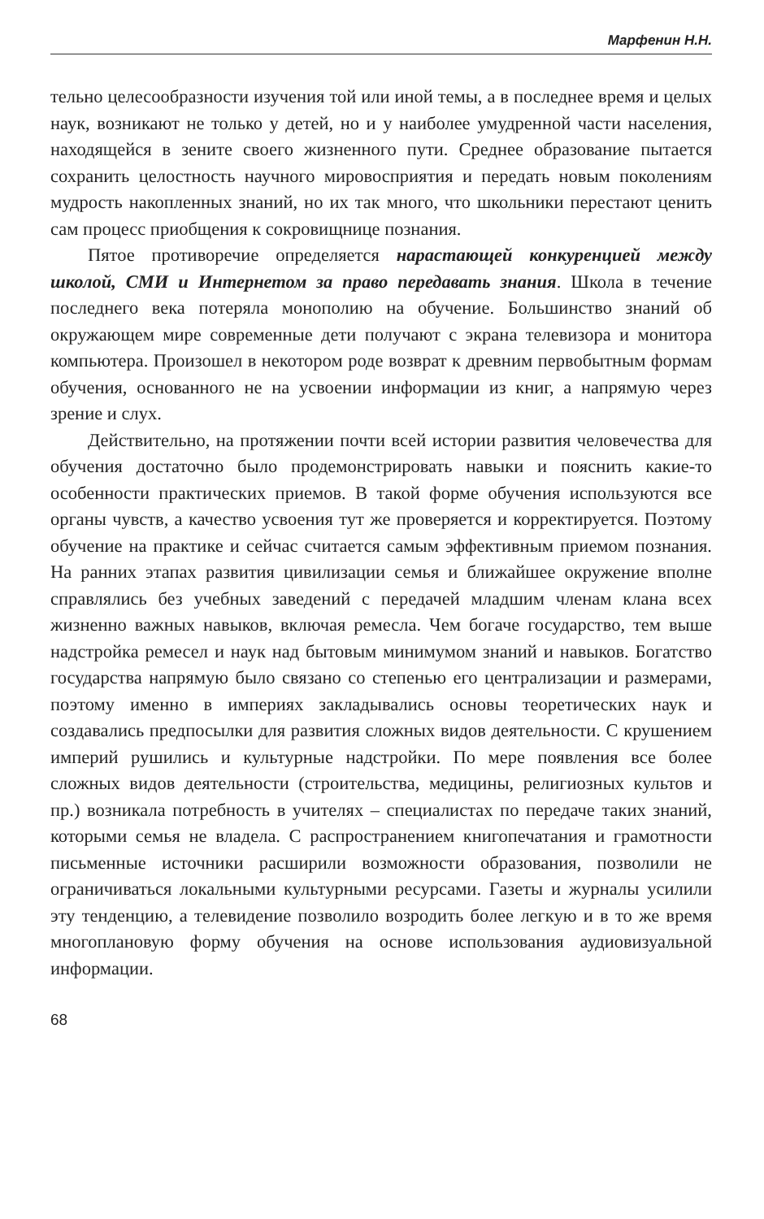Марфенин Н.Н.
тельно целесообразности изучения той или иной темы, а в последнее время и целых наук, возникают не только у детей, но и у наиболее умудренной части населения, находящейся в зените своего жизненного пути. Среднее образование пытается сохранить целостность научного мировосприятия и передать новым поколениям мудрость накопленных знаний, но их так много, что школьники перестают ценить сам процесс приобщения к сокровищнице познания.
Пятое противоречие определяется нарастающей конкуренцией между школой, СМИ и Интернетом за право передавать знания. Школа в течение последнего века потеряла монополию на обучение. Большинство знаний об окружающем мире современные дети получают с экрана телевизора и монитора компьютера. Произошел в некотором роде возврат к древним первобытным формам обучения, основанного не на усвоении информации из книг, а напрямую через зрение и слух.
Действительно, на протяжении почти всей истории развития человечества для обучения достаточно было продемонстрировать навыки и пояснить какие-то особенности практических приемов. В такой форме обучения используются все органы чувств, а качество усвоения тут же проверяется и корректируется. Поэтому обучение на практике и сейчас считается самым эффективным приемом познания. На ранних этапах развития цивилизации семья и ближайшее окружение вполне справлялись без учебных заведений с передачей младшим членам клана всех жизненно важных навыков, включая ремесла. Чем богаче государство, тем выше надстройка ремесел и наук над бытовым минимумом знаний и навыков. Богатство государства напрямую было связано со степенью его централизации и размерами, поэтому именно в империях закладывались основы теоретических наук и создавались предпосылки для развития сложных видов деятельности. С крушением империй рушились и культурные надстройки. По мере появления все более сложных видов деятельности (строительства, медицины, религиозных культов и пр.) возникала потребность в учителях – специалистах по передаче таких знаний, которыми семья не владела. С распространением книгопечатания и грамотности письменные источники расширили возможности образования, позволили не ограничиваться локальными культурными ресурсами. Газеты и журналы усилили эту тенденцию, а телевидение позволило возродить более легкую и в то же время многоплановую форму обучения на основе использования аудиовизуальной информации.
68